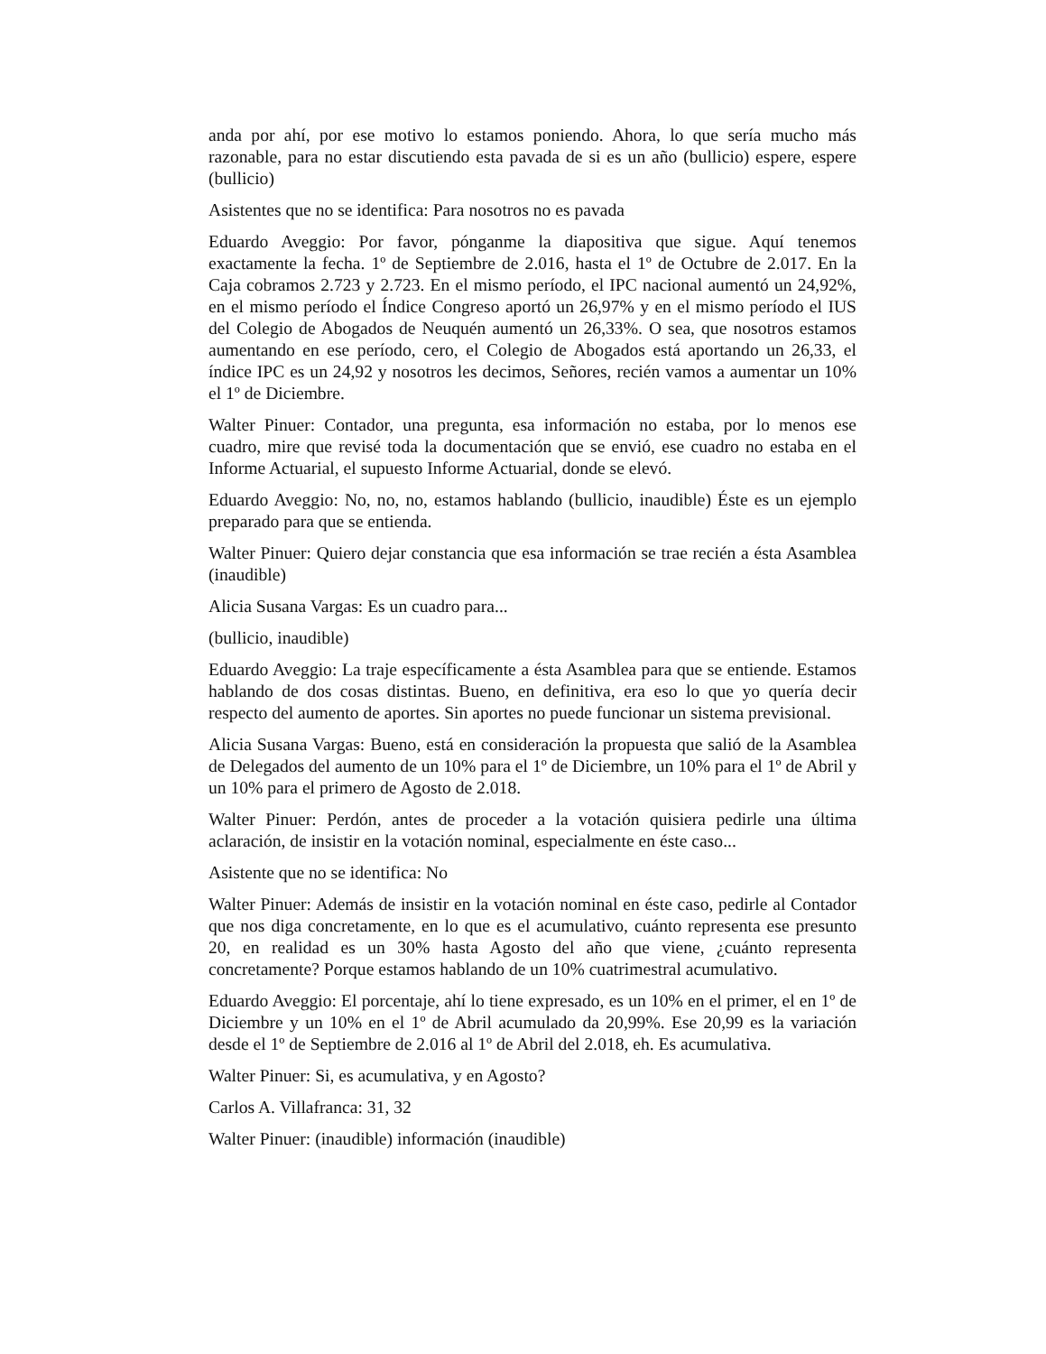anda por ahí, por ese motivo lo estamos poniendo. Ahora, lo que sería mucho más razonable, para no estar discutiendo esta pavada de si es un año (bullicio) espere, espere (bullicio)
Asistentes que no se identifica: Para nosotros no es pavada
Eduardo Aveggio: Por favor, pónganme la diapositiva que sigue. Aquí tenemos exactamente la fecha. 1º de Septiembre de 2.016, hasta el 1º de Octubre de 2.017. En la Caja cobramos 2.723 y 2.723. En el mismo período, el IPC nacional aumentó un 24,92%, en el mismo período el Índice Congreso aportó un 26,97% y en el mismo período el IUS del Colegio de Abogados de Neuquén aumentó un 26,33%. O sea, que nosotros estamos aumentando en ese período, cero, el Colegio de Abogados está aportando un 26,33, el índice IPC es un 24,92 y nosotros les decimos, Señores, recién vamos a aumentar un 10% el 1º de Diciembre.
Walter Pinuer: Contador, una pregunta, esa información no estaba, por lo menos ese cuadro, mire que revisé toda la documentación que se envió, ese cuadro no estaba en el Informe Actuarial, el supuesto Informe Actuarial, donde se elevó.
Eduardo Aveggio: No, no, no, estamos hablando (bullicio, inaudible) Éste es un ejemplo preparado para que se entienda.
Walter Pinuer: Quiero dejar constancia que esa información se trae recién a ésta Asamblea (inaudible)
Alicia Susana Vargas: Es un cuadro para...
(bullicio, inaudible)
Eduardo Aveggio: La traje específicamente a ésta Asamblea para que se entiende. Estamos hablando de dos cosas distintas. Bueno, en definitiva, era eso lo que yo quería decir respecto del aumento de aportes. Sin aportes no puede funcionar un sistema previsional.
Alicia Susana Vargas: Bueno, está en consideración la propuesta que salió de la Asamblea de Delegados del aumento de un 10% para el 1º de Diciembre, un 10% para el 1º de Abril y un 10% para el primero de Agosto de 2.018.
Walter Pinuer: Perdón, antes de proceder a la votación quisiera pedirle una última aclaración, de insistir en la votación nominal, especialmente en éste caso...
Asistente que no se identifica: No
Walter Pinuer: Además de insistir en la votación nominal en éste caso, pedirle al Contador que nos diga concretamente, en lo que es el acumulativo, cuánto representa ese presunto 20, en realidad es un 30% hasta Agosto del año que viene, ¿cuánto representa concretamente? Porque estamos hablando de un 10% cuatrimestral acumulativo.
Eduardo Aveggio: El porcentaje, ahí lo tiene expresado, es un 10% en el primer, el en 1º de Diciembre y un 10% en el 1º de Abril acumulado da 20,99%. Ese 20,99 es la variación desde el 1º de Septiembre de 2.016 al 1º de Abril del 2.018, eh. Es acumulativa.
Walter Pinuer: Si, es acumulativa, y en Agosto?
Carlos A. Villafranca: 31, 32
Walter Pinuer: (inaudible) información (inaudible)